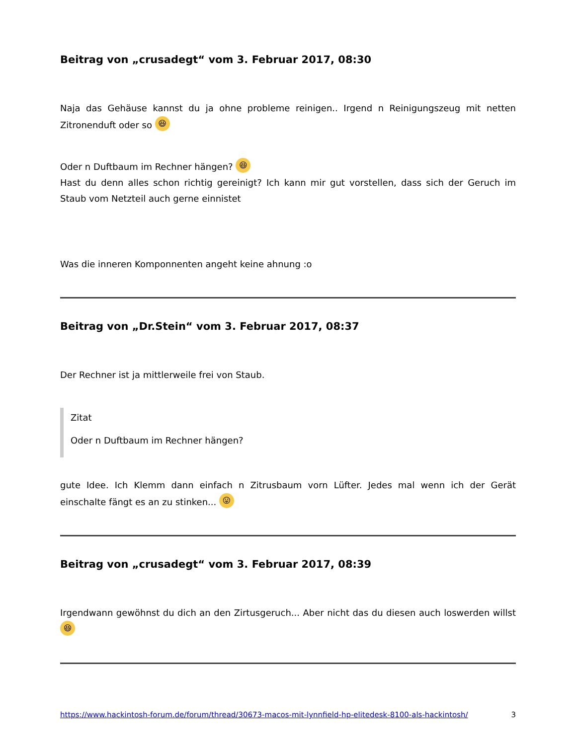Beitrag von „crusadegt“ vom 3. Februar 2017, 08:30
Naja das Gehäuse kannst du ja ohne probleme reinigen.. Irgend n Reinigungszeug mit netten Zitronenduft oder so 😆
Oder n Duftbaum im Rechner hängen? 😆
Hast du denn alles schon richtig gereinigt? Ich kann mir gut vorstellen, dass sich der Geruch im Staub vom Netzteil auch gerne einnistet
Was die inneren Komponnenten angeht keine ahnung :o
Beitrag von „Dr.Stein“ vom 3. Februar 2017, 08:37
Der Rechner ist ja mittlerweile frei von Staub.
Zitat
Oder n Duftbaum im Rechner hängen?
gute Idee. Ich Klemm dann einfach n Zitrusbaum vorn Lüfter. Jedes mal wenn ich der Gerät einschalte fängt es an zu stinken... 😛
Beitrag von „crusadegt“ vom 3. Februar 2017, 08:39
Irgendwann gewöhnst du dich an den Zirtusgeruch... Aber nicht das du diesen auch loswerden willst 😆
https://www.hackintosh-forum.de/forum/thread/30673-macos-mit-lynnfield-hp-elitedesk-8100-als-hackintosh/ 3